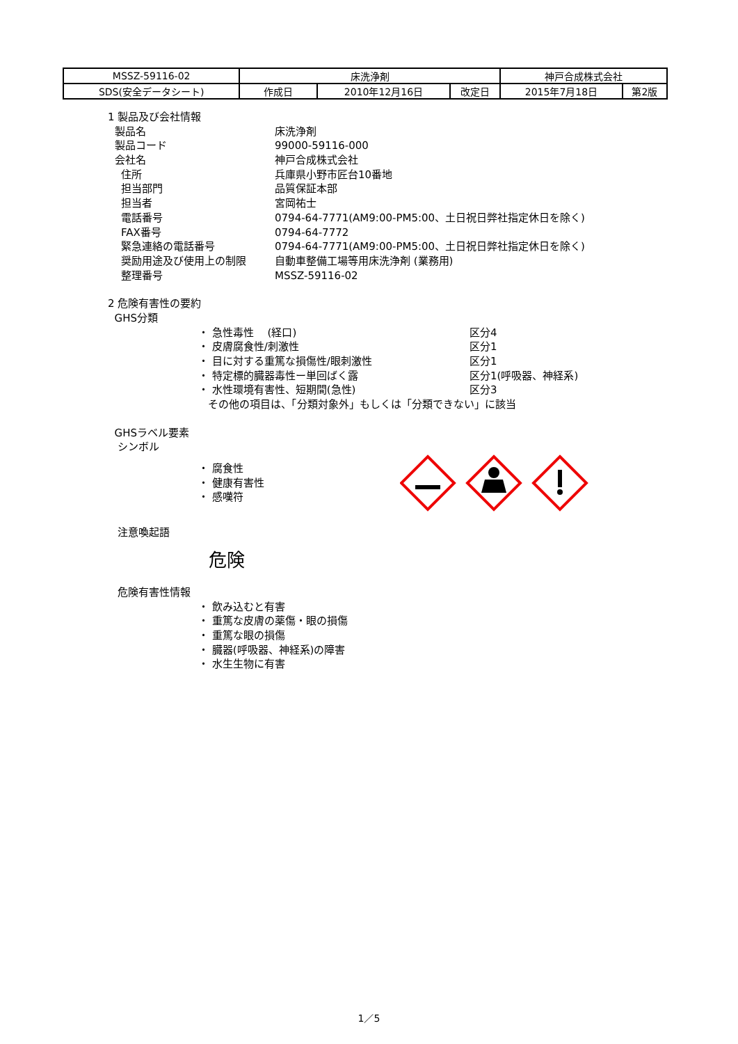| MSSZ-59116-02 | 床洗浄剤 | | | 神戸合成株式会社 | |
| SDS(安全データシート) | 作成日 | 2010年12月16日 | 改定日 | 2015年7月18日 | 第2版 |
1 製品及び会社情報
製品名 床洗浄剤
製品コード 99000-59116-000
会社名 神戸合成株式会社
住所 兵庫県小野市匠台10番地
担当部門 品質保証本部
担当者 宮岡祐士
電話番号 0794-64-7771(AM9:00-PM5:00、土日祝日弊社指定休日を除く)
FAX番号 0794-64-7772
緊急連絡の電話番号 0794-64-7771(AM9:00-PM5:00、土日祝日弊社指定休日を除く)
奨励用途及び使用上の制限 自動車整備工場等用床洗浄剤 (業務用)
整理番号 MSSZ-59116-02
2 危険有害性の要約
GHS分類
・ 急性毒性　 (経口) 区分4
・ 皮膚腐食性/刺激性 区分1
・ 目に対する重篤な損傷性/眼刺激性 区分1
・ 特定標的臓器毒性ー単回ばく露 区分1(呼吸器、神経系)
・ 水性環境有害性、短期間(急性) 区分3
その他の項目は、「分類対象外」もしくは「分類できない」に該当
GHSラベル要素
シンボル
・ 腐食性
・ 健康有害性
・ 感嘆符
注意喚起語
危険
危険有害性情報
・ 飲み込むと有害
・ 重篤な皮膚の薬傷・眼の損傷
・ 重篤な眼の損傷
・ 臓器(呼吸器、神経系)の障害
・ 水生生物に有害
1／5